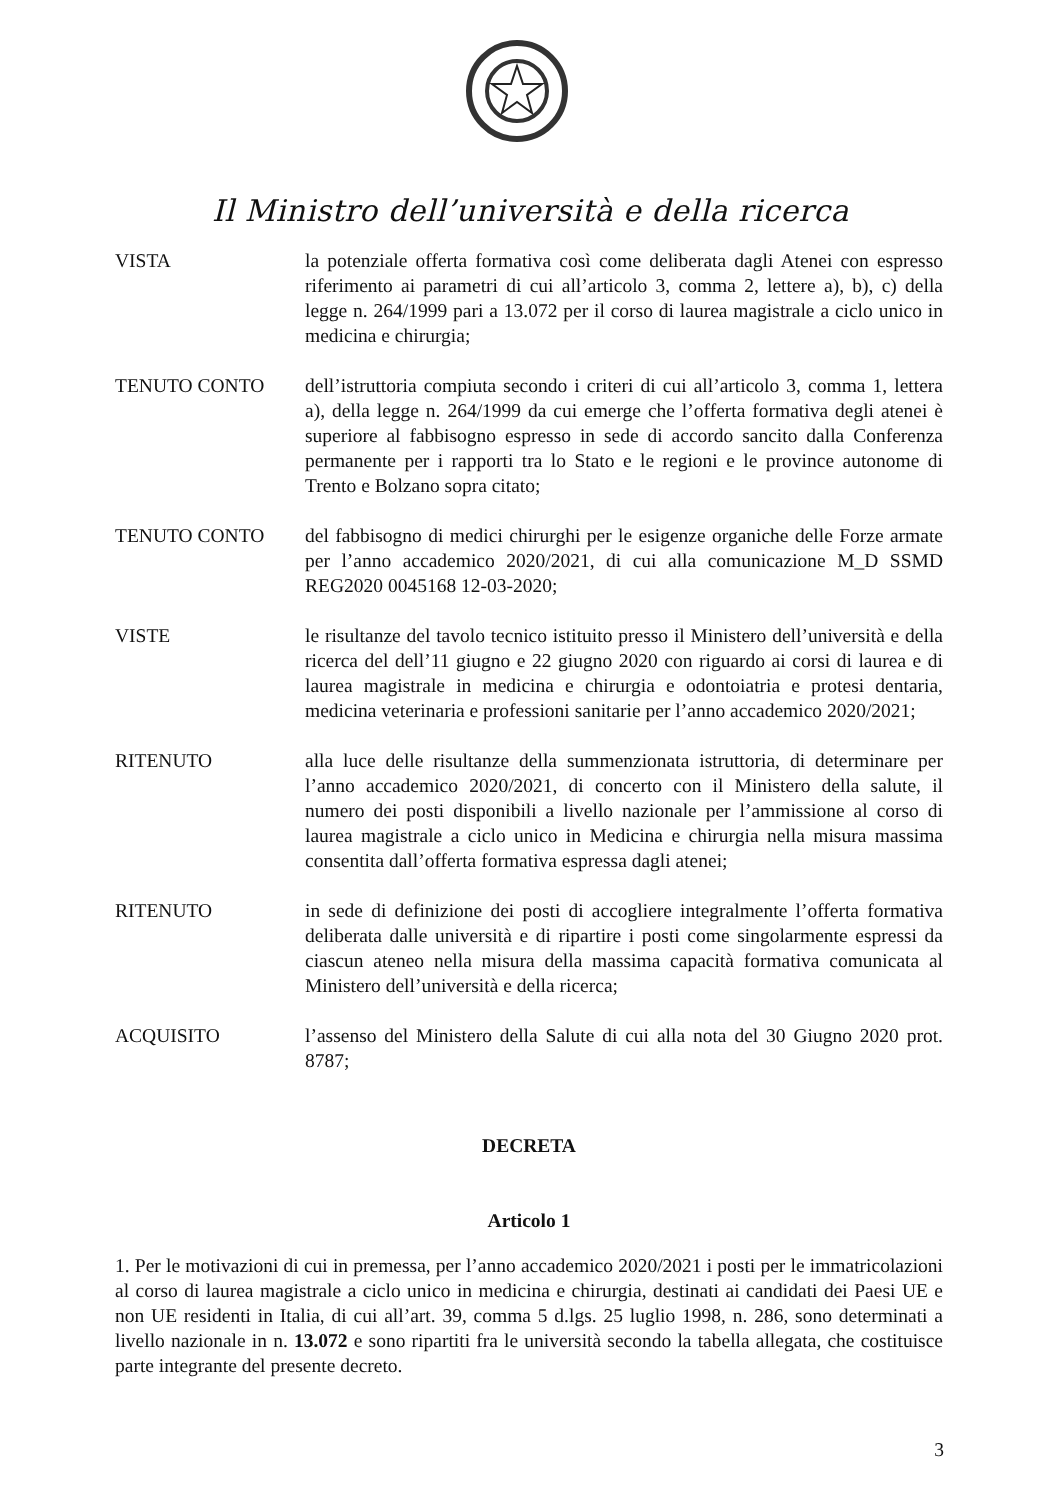Il Ministro dell’università e della ricerca
VISTA la potenziale offerta formativa così come deliberata dagli Atenei con espresso riferimento ai parametri di cui all’articolo 3, comma 2, lettere a), b), c) della legge n. 264/1999 pari a 13.072 per il corso di laurea magistrale a ciclo unico in medicina e chirurgia;
TENUTO CONTO dell’istruttoria compiuta secondo i criteri di cui all’articolo 3, comma 1, lettera a), della legge n. 264/1999 da cui emerge che l’offerta formativa degli atenei è superiore al fabbisogno espresso in sede di accordo sancito dalla Conferenza permanente per i rapporti tra lo Stato e le regioni e le province autonome di Trento e Bolzano sopra citato;
TENUTO CONTO del fabbisogno di medici chirurghi per le esigenze organiche delle Forze armate per l’anno accademico 2020/2021, di cui alla comunicazione M_D SSMD REG2020 0045168 12-03-2020;
VISTE le risultanze del tavolo tecnico istituito presso il Ministero dell’università e della ricerca del dell’11 giugno e 22 giugno 2020 con riguardo ai corsi di laurea e di laurea magistrale in medicina e chirurgia e odontoiatria e protesi dentaria, medicina veterinaria e professioni sanitarie per l’anno accademico 2020/2021;
RITENUTO alla luce delle risultanze della summenzionata istruttoria, di determinare per l’anno accademico 2020/2021, di concerto con il Ministero della salute, il numero dei posti disponibili a livello nazionale per l’ammissione al corso di laurea magistrale a ciclo unico in Medicina e chirurgia nella misura massima consentita dall’offerta formativa espressa dagli atenei;
RITENUTO in sede di definizione dei posti di accogliere integralmente l’offerta formativa deliberata dalle università e di ripartire i posti come singolarmente espressi da ciascun ateneo nella misura della massima capacità formativa comunicata al Ministero dell’università e della ricerca;
ACQUISITO l’assenso del Ministero della Salute di cui alla nota del 30 Giugno 2020 prot. 8787;
DECRETA
Articolo 1
1. Per le motivazioni di cui in premessa, per l’anno accademico 2020/2021 i posti per le immatricolazioni al corso di laurea magistrale a ciclo unico in medicina e chirurgia, destinati ai candidati dei Paesi UE e non UE residenti in Italia, di cui all’art. 39, comma 5 d.lgs. 25 luglio 1998, n. 286, sono determinati a livello nazionale in n. 13.072 e sono ripartiti fra le università secondo la tabella allegata, che costituisce parte integrante del presente decreto.
3